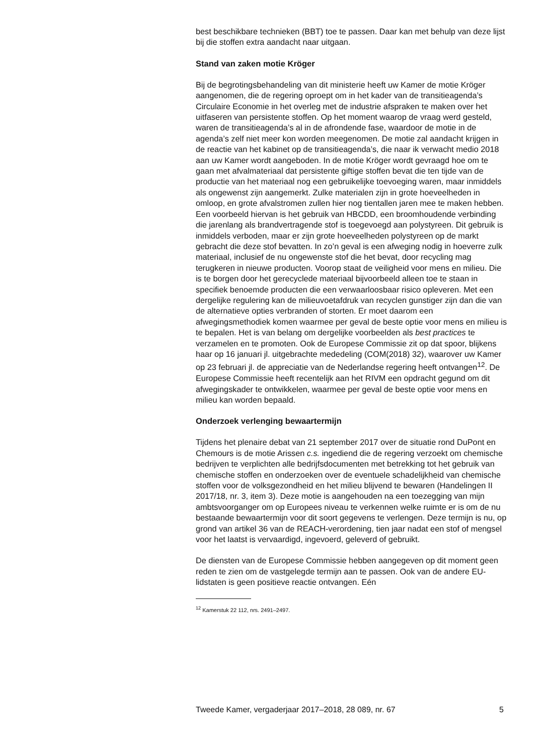best beschikbare technieken (BBT) toe te passen. Daar kan met behulp van deze lijst bij die stoffen extra aandacht naar uitgaan.
Stand van zaken motie Kröger
Bij de begrotingsbehandeling van dit ministerie heeft uw Kamer de motie Kröger aangenomen, die de regering oproept om in het kader van de transitieagenda’s Circulaire Economie in het overleg met de industrie afspraken te maken over het uitfaseren van persistente stoffen. Op het moment waarop de vraag werd gesteld, waren de transitieagenda’s al in de afrondende fase, waardoor de motie in de agenda’s zelf niet meer kon worden meegenomen. De motie zal aandacht krijgen in de reactie van het kabinet op de transitieagenda’s, die naar ik verwacht medio 2018 aan uw Kamer wordt aangeboden. In de motie Kröger wordt gevraagd hoe om te gaan met afvalmateriaal dat persistente giftige stoffen bevat die ten tijde van de productie van het materiaal nog een gebruikelijke toevoeging waren, maar inmiddels als ongewenst zijn aangemerkt. Zulke materialen zijn in grote hoeveelheden in omloop, en grote afvalstromen zullen hier nog tientallen jaren mee te maken hebben. Een voorbeeld hiervan is het gebruik van HBCDD, een broomhoudende verbinding die jarenlang als brandvertragende stof is toegevoegd aan polystyreen. Dit gebruik is inmiddels verboden, maar er zijn grote hoeveelheden polystyreen op de markt gebracht die deze stof bevatten. In zo’n geval is een afweging nodig in hoeverre zulk materiaal, inclusief de nu ongewenste stof die het bevat, door recycling mag terugkeren in nieuwe producten. Voorop staat de veiligheid voor mens en milieu. Die is te borgen door het gerecyclede materiaal bijvoorbeeld alleen toe te staan in specifiek benoemde producten die een verwaarloosbaar risico opleveren. Met een dergelijke regulering kan de milieuvoetafdruk van recyclen gunstiger zijn dan die van de alternatieve opties verbranden of storten. Er moet daarom een afwegingsmethodiek komen waarmee per geval de beste optie voor mens en milieu is te bepalen. Het is van belang om dergelijke voorbeelden als best practices te verzamelen en te promoten. Ook de Europese Commissie zit op dat spoor, blijkens haar op 16 januari jl. uitgebrachte mededeling (COM(2018) 32), waarover uw Kamer op 23 februari jl. de appreciatie van de Nederlandse regering heeft ontvangen<sup>12</sup>. De Europese Commissie heeft recentelijk aan het RIVM een opdracht gegund om dit afwegingskader te ontwikkelen, waarmee per geval de beste optie voor mens en milieu kan worden bepaald.
Onderzoek verlenging bewaartermijn
Tijdens het plenaire debat van 21 september 2017 over de situatie rond DuPont en Chemours is de motie Arissen c.s. ingediend die de regering verzoekt om chemische bedrijven te verplichten alle bedrijfsdocumenten met betrekking tot het gebruik van chemische stoffen en onderzoeken over de eventuele schadelijkheid van chemische stoffen voor de volksgezondheid en het milieu blijvend te bewaren (Handelingen II 2017/18, nr. 3, item 3). Deze motie is aangehouden na een toezegging van mijn ambtsvoorganger om op Europees niveau te verkennen welke ruimte er is om de nu bestaande bewaartermijn voor dit soort gegevens te verlengen. Deze termijn is nu, op grond van artikel 36 van de REACH-verordening, tien jaar nadat een stof of mengsel voor het laatst is vervaardigd, ingevoerd, geleverd of gebruikt.
De diensten van de Europese Commissie hebben aangegeven op dit moment geen reden te zien om de vastgelegde termijn aan te passen. Ook van de andere EU-lidstaten is geen positieve reactie ontvangen. Eén
<sup>12</sup> Kamerstuk 22 112, nrs. 2491–2497.
Tweede Kamer, vergaderjaar 2017–2018, 28 089, nr. 67 5